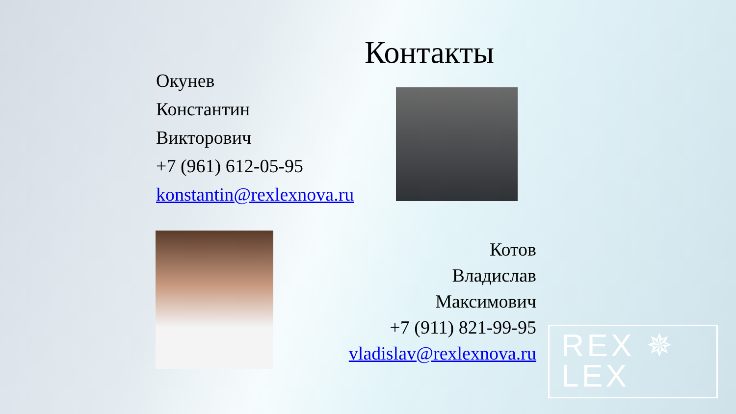Контакты
Окунев
Константин
Викторович
+7 (961) 612-05-95
konstantin@rexlexnova.ru
Котов
Владислав
Максимович
+7 (911) 821-99-95
vladislav@rexlexnova.ru
REX ✵
LEX